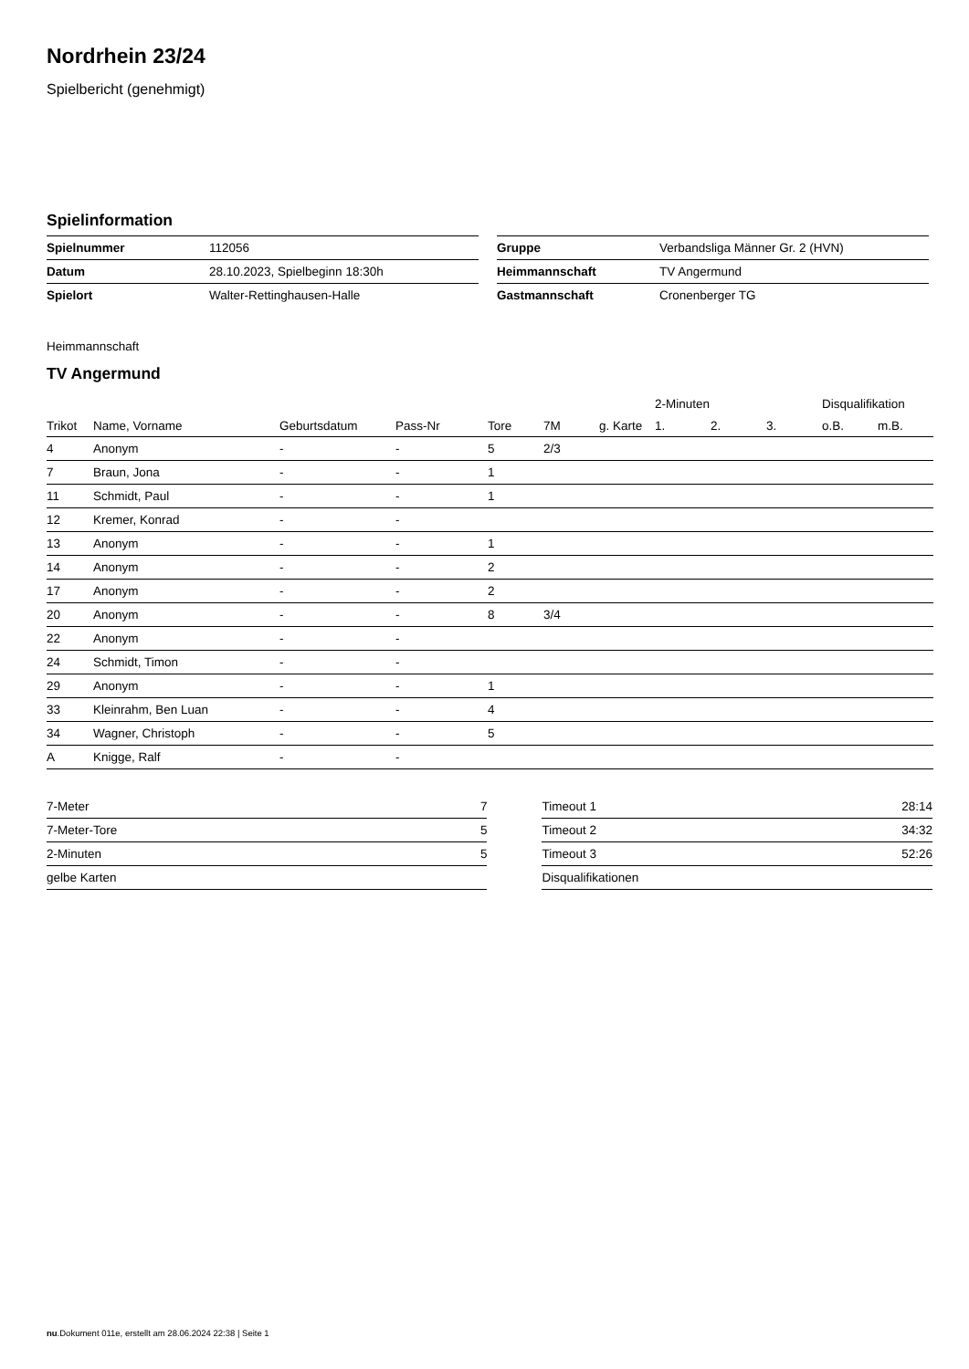Nordrhein 23/24
Spielbericht (genehmigt)
Spielinformation
| Spielnummer | 112056 |
| Datum | 28.10.2023, Spielbeginn 18:30h |
| Spielort | Walter-Rettinghausen-Halle |
| Gruppe | Verbandsliga Männer Gr. 2 (HVN) |
| Heimmannschaft | TV Angermund |
| Gastmannschaft | Cronenberger TG |
Heimmannschaft
TV Angermund
| | | | | | | | 2-Minuten | | | Disqualifikation | |
| --- | --- | --- | --- | --- | --- | --- | --- | --- | --- | --- | --- |
| Trikot | Name, Vorname | Geburtsdatum | Pass-Nr | Tore | 7M | g. Karte | 1. | 2. | 3. | o.B. | m.B. |
| 4 | Anonym | - | - | 5 | 2/3 | | | | | | |
| 7 | Braun, Jona | - | - | 1 | | | | | | | |
| 11 | Schmidt, Paul | - | - | 1 | | | | | | | |
| 12 | Kremer, Konrad | - | - | | | | | | | | |
| 13 | Anonym | - | - | 1 | | | | | | | |
| 14 | Anonym | - | - | 2 | | | | | | | |
| 17 | Anonym | - | - | 2 | | | | | | | |
| 20 | Anonym | - | - | 8 | 3/4 | | | | | | |
| 22 | Anonym | - | - | | | | | | | | |
| 24 | Schmidt, Timon | - | - | | | | | | | | |
| 29 | Anonym | - | - | 1 | | | | | | | |
| 33 | Kleinrahm, Ben Luan | - | - | 4 | | | | | | | |
| 34 | Wagner, Christoph | - | - | 5 | | | | | | | |
| A | Knigge, Ralf | - | - | | | | | | | | |
| 7-Meter | 7 |
| 7-Meter-Tore | 5 |
| 2-Minuten | 5 |
| gelbe Karten | |
| Timeout 1 | 28:14 |
| Timeout 2 | 34:32 |
| Timeout 3 | 52:26 |
| Disqualifikationen | |
nu.Dokument 011e, erstellt am 28.06.2024 22:38 | Seite 1